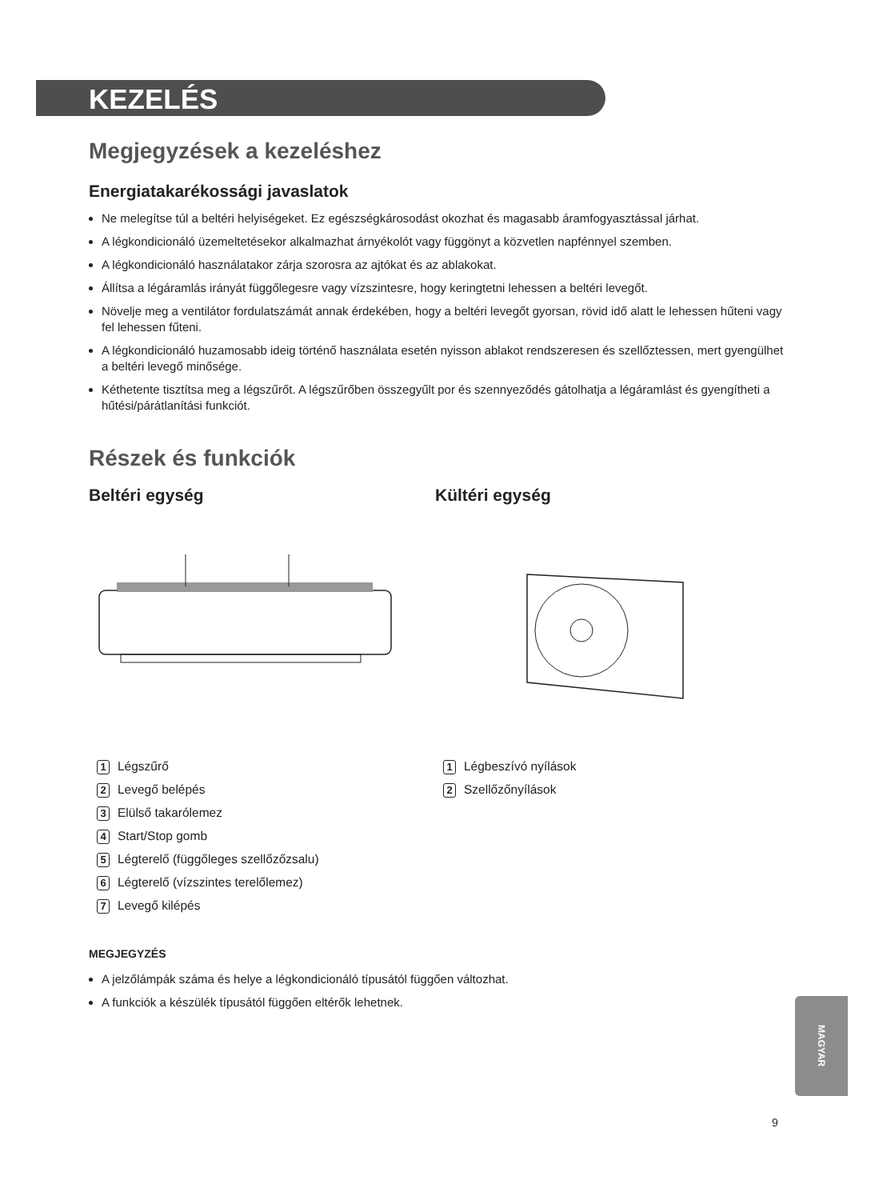KEZELÉS
Megjegyzések a kezeléshez
Energiatakarékossági javaslatok
Ne melegítse túl a beltéri helyiségeket. Ez egészségkárosodást okozhat és magasabb áramfogyasztással járhat.
A légkondicionáló üzemeltetésekor alkalmazhat árnyékolót vagy függönyt a közvetlen napfénnyel szemben.
A légkondicionáló használatakor zárja szorosra az ajtókat és az ablakokat.
Állítsa a légáramlás irányát függőlegesre vagy vízszintesre, hogy keringtetni lehessen a beltéri levegőt.
Növelje meg a ventilátor fordulatszámát annak érdekében, hogy a beltéri levegőt gyorsan, rövid idő alatt le lehessen hűteni vagy fel lehessen fűteni.
A légkondicionáló huzamosabb ideig történő használata esetén nyisson ablakot rendszeresen és szellőztessen, mert gyengülhet a beltéri levegő minősége.
Kéthetente tisztítsa meg a légszűrőt. A légszűrőben összegyűlt por és szennyeződés gátolhatja a légáramlást és gyengítheti a hűtési/párátlanítási funkciót.
Részek és funkciók
Beltéri egység
1 Légszűrő
2 Levegő belépés
3 Elülső takarólemez
4 Start/Stop gomb
5 Légterelő (függőleges szellőzőzsalu)
6 Légterelő (vízszintes terelőlemez)
7 Levegő kilépés
Kültéri egység
1 Légbeszívó nyílások
2 Szellőzőnyílások
MEGJEGYZÉS
A jelzőlámpák száma és helye a légkondicionáló típusától függően változhat.
A funkciók a készülék típusától függően eltérők lehetnek.
MAGYAR
9